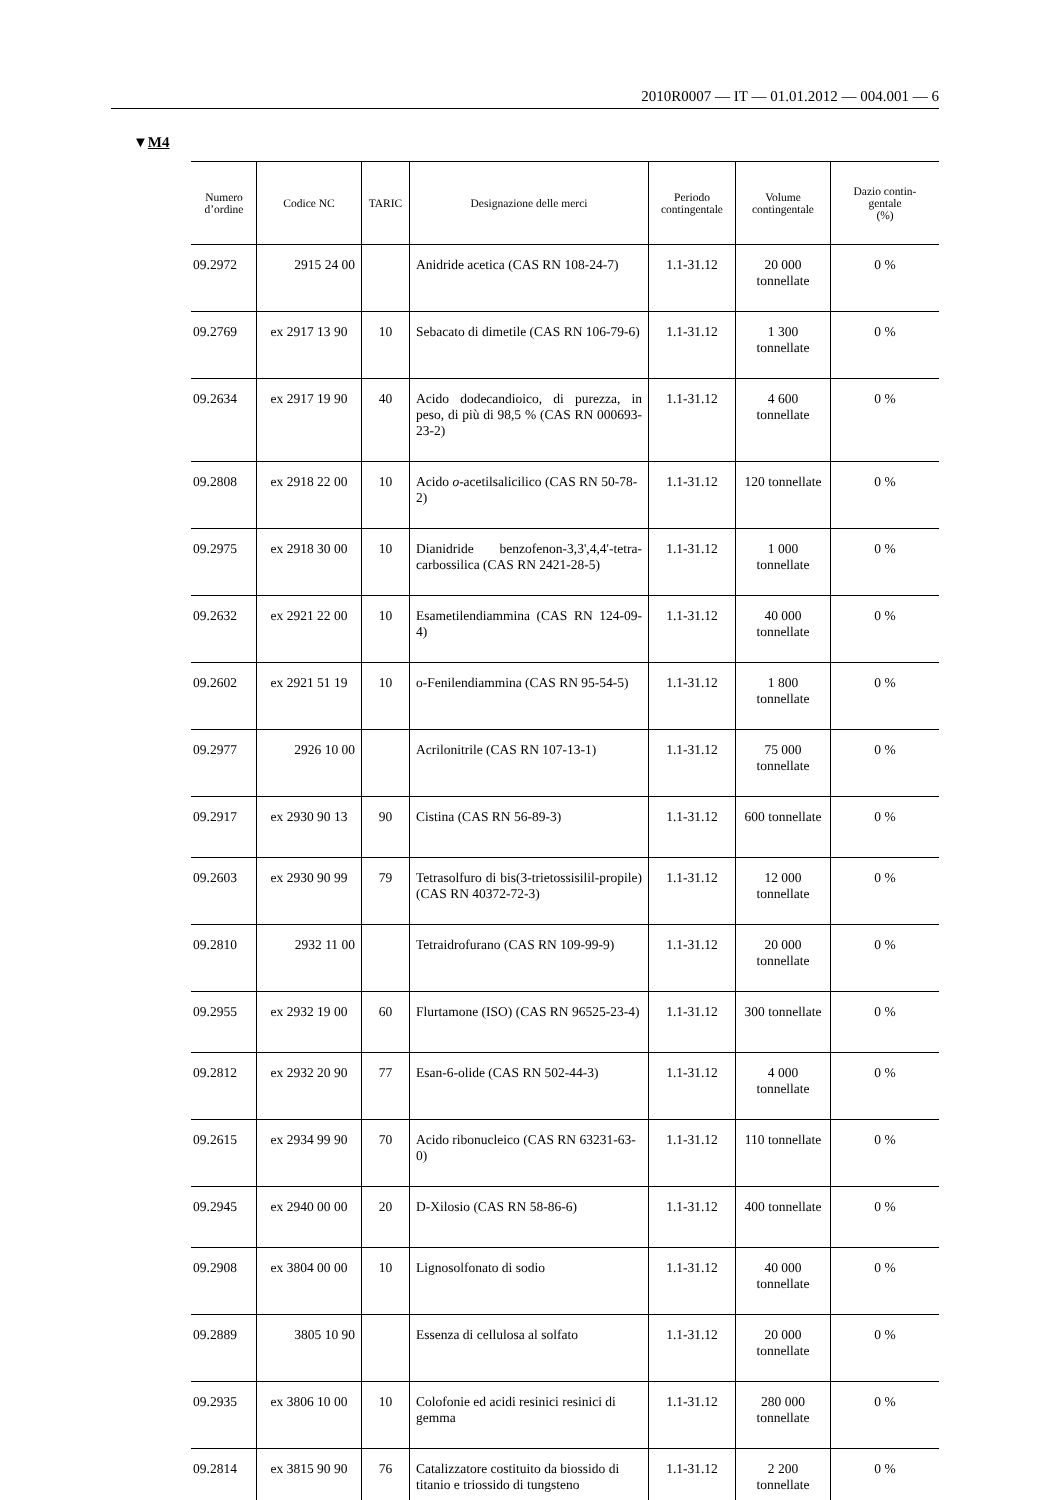2010R0007 — IT — 01.01.2012 — 004.001 — 6
▼M4
| Numero d’ordine | Codice NC | TARIC | Designazione delle merci | Periodo contingentale | Volume contingentale | Dazio contin- gentale (%) |
| --- | --- | --- | --- | --- | --- | --- |
| 09.2972 | 2915 24 00 | | Anidride acetica (CAS RN 108-24-7) | 1.1-31.12 | 20 000 tonnellate | 0 % |
| 09.2769 | ex 2917 13 90 | 10 | Sebacato di dimetile (CAS RN 106-79-6) | 1.1-31.12 | 1 300 tonnellate | 0 % |
| 09.2634 | ex 2917 19 90 | 40 | Acido dodecandioico, di purezza, in peso, di più di 98,5 % (CAS RN 000693-23-2) | 1.1-31.12 | 4 600 tonnellate | 0 % |
| 09.2808 | ex 2918 22 00 | 10 | Acido o -acetilsalicilico (CAS RN 50-78-2) | 1.1-31.12 | 120 tonnellate | 0 % |
| 09.2975 | ex 2918 30 00 | 10 | Dianidride benzofenon-3,3',4,4'-tetra-carbossilica (CAS RN 2421-28-5) | 1.1-31.12 | 1 000 tonnellate | 0 % |
| 09.2632 | ex 2921 22 00 | 10 | Esametilendiammina (CAS RN 124-09-4) | 1.1-31.12 | 40 000 tonnellate | 0 % |
| 09.2602 | ex 2921 51 19 | 10 | o-Fenilendiammina (CAS RN 95-54-5) | 1.1-31.12 | 1 800 tonnellate | 0 % |
| 09.2977 | 2926 10 00 | | Acrilonitrile (CAS RN 107-13-1) | 1.1-31.12 | 75 000 tonnellate | 0 % |
| 09.2917 | ex 2930 90 13 | 90 | Cistina (CAS RN 56-89-3) | 1.1-31.12 | 600 tonnellate | 0 % |
| 09.2603 | ex 2930 90 99 | 79 | Tetrasolfuro di bis(3-trietossisilil-propile) (CAS RN 40372-72-3) | 1.1-31.12 | 12 000 tonnellate | 0 % |
| 09.2810 | 2932 11 00 | | Tetraidrofurano (CAS RN 109-99-9) | 1.1-31.12 | 20 000 tonnellate | 0 % |
| 09.2955 | ex 2932 19 00 | 60 | Flurtamone (ISO) (CAS RN 96525-23-4) | 1.1-31.12 | 300 tonnellate | 0 % |
| 09.2812 | ex 2932 20 90 | 77 | Esan-6-olide (CAS RN 502-44-3) | 1.1-31.12 | 4 000 tonnellate | 0 % |
| 09.2615 | ex 2934 99 90 | 70 | Acido ribonucleico (CAS RN 63231-63-0) | 1.1-31.12 | 110 tonnellate | 0 % |
| 09.2945 | ex 2940 00 00 | 20 | D-Xilosio (CAS RN 58-86-6) | 1.1-31.12 | 400 tonnellate | 0 % |
| 09.2908 | ex 3804 00 00 | 10 | Lignosolfonato di sodio | 1.1-31.12 | 40 000 tonnellate | 0 % |
| 09.2889 | 3805 10 90 | | Essenza di cellulosa al solfato | 1.1-31.12 | 20 000 tonnellate | 0 % |
| 09.2935 | ex 3806 10 00 | 10 | Colofonie ed acidi resinici resinici di gemma | 1.1-31.12 | 280 000 tonnellate | 0 % |
| 09.2814 | ex 3815 90 90 | 76 | Catalizzatore costituito da biossido di titanio e triossido di tungsteno | 1.1-31.12 | 2 200 tonnellate | 0 % |